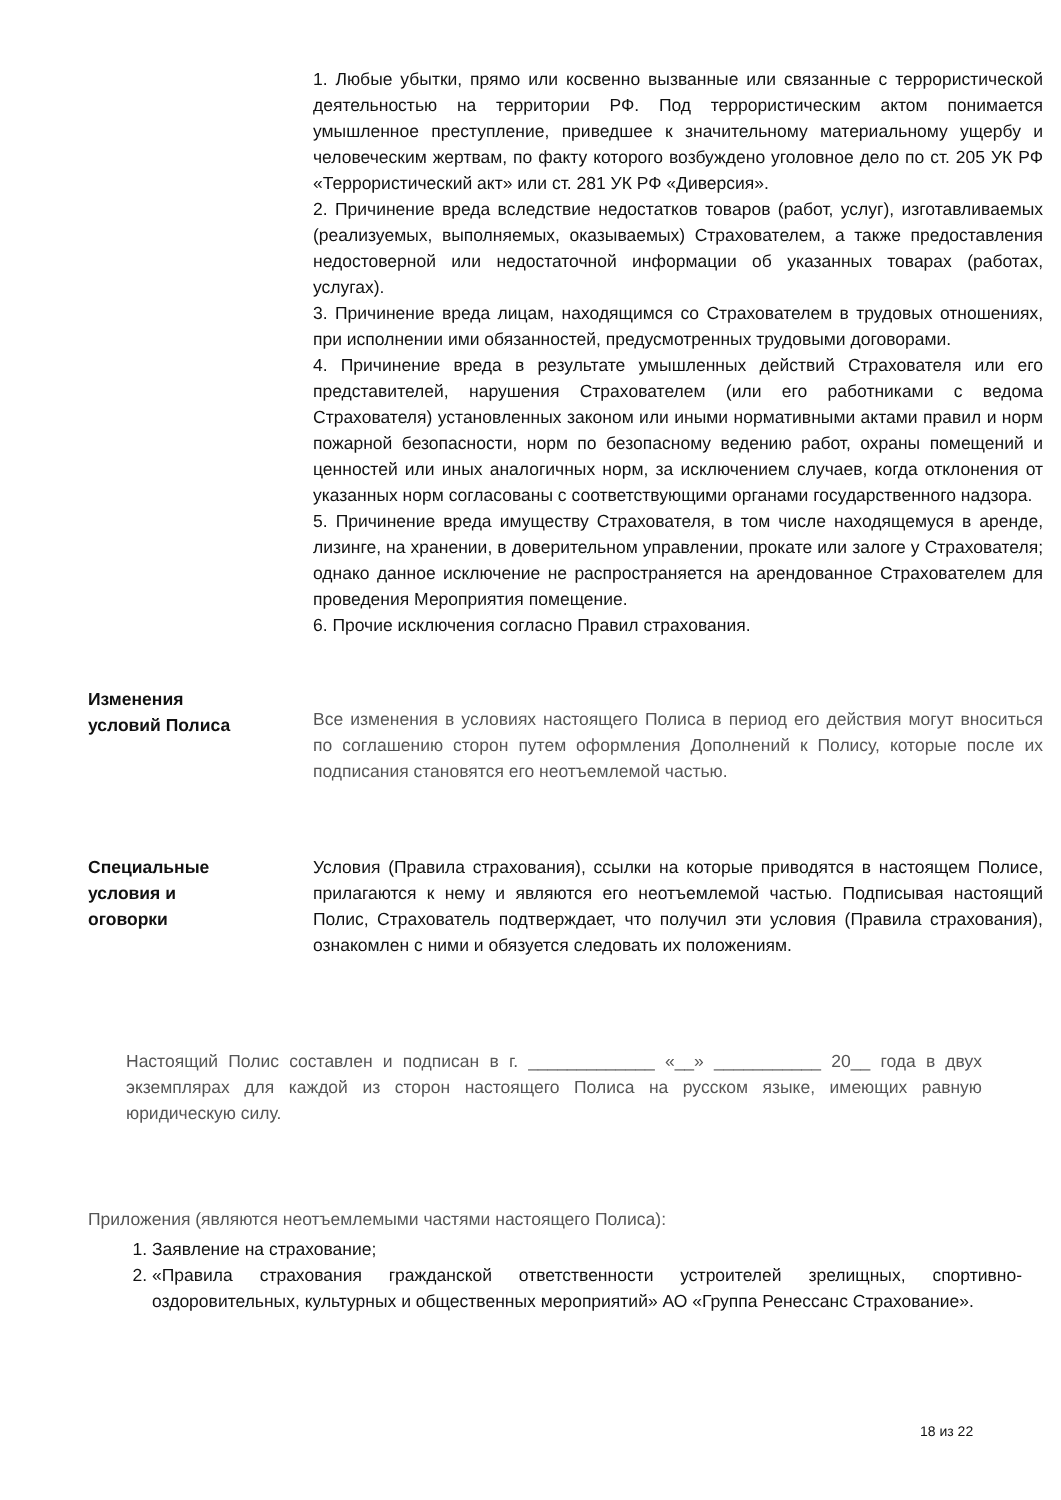1. Любые убытки, прямо или косвенно вызванные или связанные с террористической деятельностью на территории РФ. Под террористическим актом понимается умышленное преступление, приведшее к значительному материальному ущербу и человеческим жертвам, по факту которого возбуждено уголовное дело по ст. 205 УК РФ «Террористический акт» или ст. 281 УК РФ «Диверсия».
2. Причинение вреда вследствие недостатков товаров (работ, услуг), изготавливаемых (реализуемых, выполняемых, оказываемых) Страхователем, а также предоставления недостоверной или недостаточной информации об указанных товарах (работах, услугах).
3. Причинение вреда лицам, находящимся со Страхователем в трудовых отношениях, при исполнении ими обязанностей, предусмотренных трудовыми договорами.
4. Причинение вреда в результате умышленных действий Страхователя или его представителей, нарушения Страхователем (или его работниками с ведома Страхователя) установленных законом или иными нормативными актами правил и норм пожарной безопасности, норм по безопасному ведению работ, охраны помещений и ценностей или иных аналогичных норм, за исключением случаев, когда отклонения от указанных норм согласованы с соответствующими органами государственного надзора.
5. Причинение вреда имуществу Страхователя, в том числе находящемуся в аренде, лизинге, на хранении, в доверительном управлении, прокате или залоге у Страхователя; однако данное исключение не распространяется на арендованное Страхователем для проведения Мероприятия помещение.
6. Прочие исключения согласно Правил страхования.
Изменения
условий Полиса
Все изменения в условиях настоящего Полиса в период его действия могут вноситься по соглашению сторон путем оформления Дополнений к Полису, которые после их подписания становятся его неотъемлемой частью.
Специальные
условия и
оговорки
Условия (Правила страхования), ссылки на которые приводятся в настоящем Полисе, прилагаются к нему и являются его неотъемлемой частью. Подписывая настоящий Полис, Страхователь подтверждает, что получил эти условия (Правила страхования), ознакомлен с ними и обязуется следовать их положениям.
Настоящий Полис составлен и подписан в г. _____________ «__» ___________ 20__ года в двух экземплярах для каждой из сторон настоящего Полиса на русском языке, имеющих равную юридическую силу.
Приложения (являются неотъемлемыми частями настоящего Полиса):
1. Заявление на страхование;
2. «Правила страхования гражданской ответственности устроителей зрелищных, спортивно-оздоровительных, культурных и общественных мероприятий» АО «Группа Ренессанс Страхование».
18 из 22